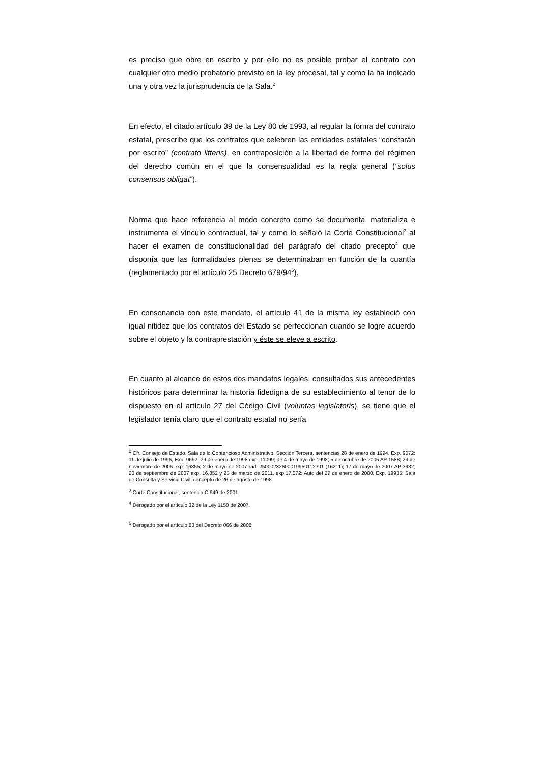es preciso que obre en escrito y por ello no es posible probar el contrato con cualquier otro medio probatorio previsto en la ley procesal, tal y como la ha indicado una y otra vez la jurisprudencia de la Sala.<sup>2</sup>
En efecto, el citado artículo 39 de la Ley 80 de 1993, al regular la forma del contrato estatal, prescribe que los contratos que celebren las entidades estatales “constarán por escrito” (contrato litteris), en contraposición a la libertad de forma del régimen del derecho común en el que la consensualidad es la regla general (“solus consensus obligat”).
Norma que hace referencia al modo concreto como se documenta, materializa e instrumenta el vínculo contractual, tal y como lo señaló la Corte Constitucional<sup>3</sup> al hacer el examen de constitucionalidad del parágrafo del citado precepto<sup>4</sup> que disponía que las formalidades plenas se determinaban en función de la cuantía (reglamentado por el artículo 25 Decreto 679/94<sup>5</sup>).
En consonancia con este mandato, el artículo 41 de la misma ley estableció con igual nitidez que los contratos del Estado se perfeccionan cuando se logre acuerdo sobre el objeto y la contraprestación y éste se eleve a escrito.
En cuanto al alcance de estos dos mandatos legales, consultados sus antecedentes históricos para determinar la historia fidedigna de su establecimiento al tenor de lo dispuesto en el artículo 27 del Código Civil (voluntas legislatoris), se tiene que el legislador tenía claro que el contrato estatal no sería
<sup>2</sup> Cfr. Consejo de Estado, Sala de lo Contencioso Administrativo, Sección Tercera, sentencias 28 de enero de 1994, Exp. 9072; 11 de julio de 1996, Exp. 9692; 29 de enero de 1998 exp. 11099; de 4 de mayo de 1998; 5 de octubre de 2005 AP 1588; 29 de noviembre de 2006 exp. 16855; 2 de mayo de 2007 rad. 25000232600019950112301 (16211); 17 de mayo de 2007 AP 3932; 20 de septiembre de 2007 exp. 16.852 y 23 de marzo de 2011, exp.17.072; Auto del 27 de enero de 2000, Exp. 19935; Sala de Consulta y Servicio Civil, concepto de 26 de agosto de 1998.
<sup>3</sup> Corte Constitucional, sentencia C 949 de 2001.
<sup>4</sup> Derogado por el artículo 32 de la Ley 1150 de 2007.
<sup>5</sup> Derogado por el artículo 83 del Decreto 066 de 2008.